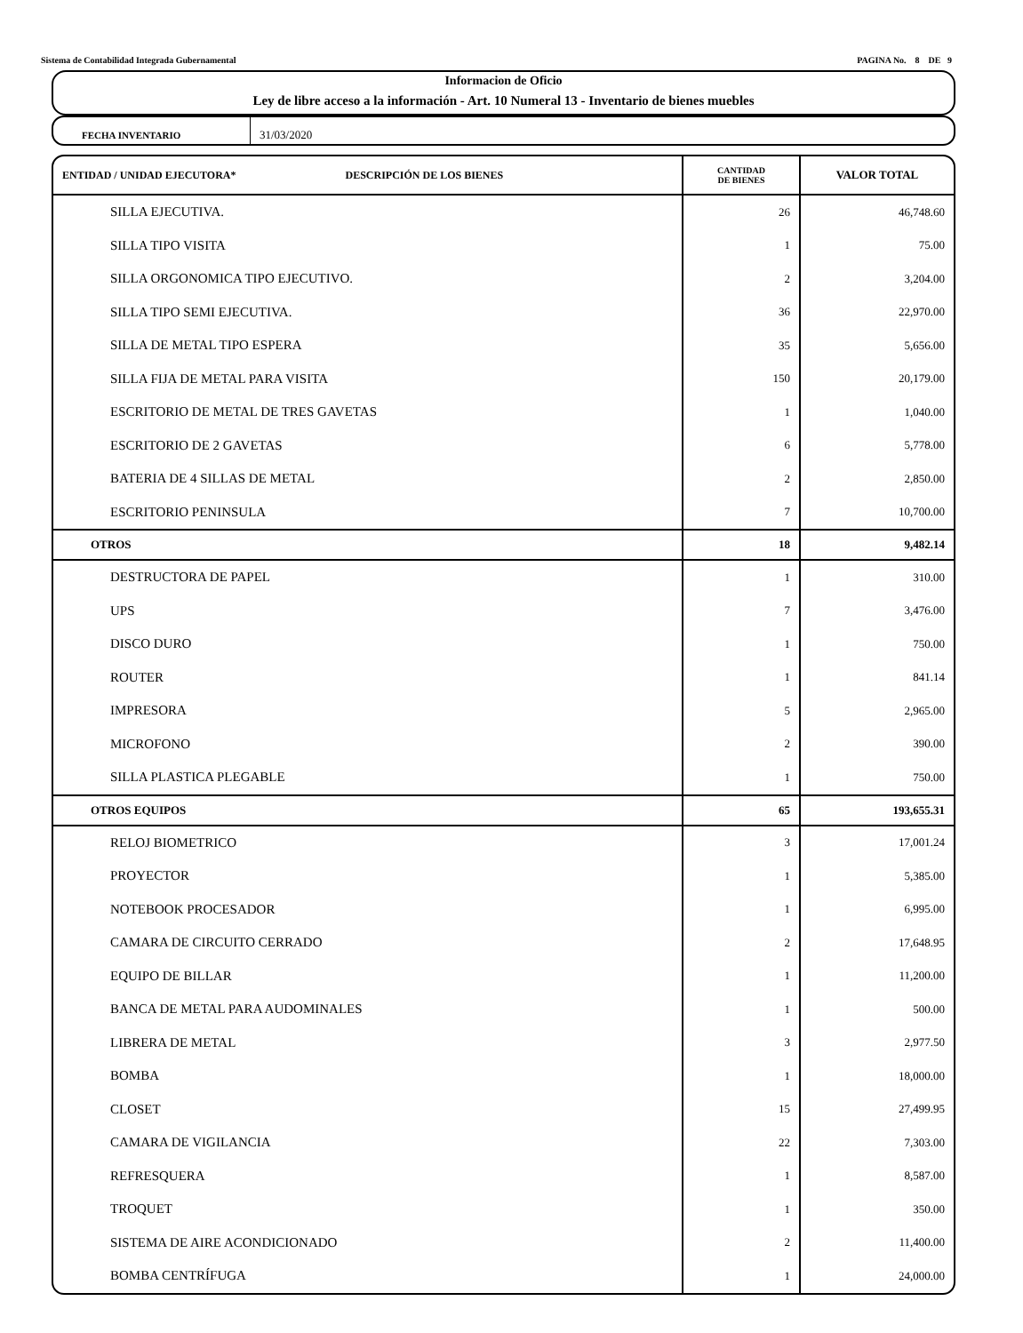Sistema de Contabilidad Integrada Gubernamental PAGINA No. 8 DE 9
Informacion de Oficio
Ley de libre acceso a la información - Art. 10 Numeral 13 - Inventario de bienes muebles
FECHA INVENTARIO
31/03/2020
| ENTIDAD / UNIDAD EJECUTORA* DESCRIPCIÓN DE LOS BIENES | CANTIDAD DE BIENES | VALOR TOTAL |
| --- | --- | --- |
| SILLA EJECUTIVA. | 26 | 46,748.60 |
| SILLA TIPO VISITA | 1 | 75.00 |
| SILLA ORGONOMICA TIPO EJECUTIVO. | 2 | 3,204.00 |
| SILLA TIPO SEMI EJECUTIVA. | 36 | 22,970.00 |
| SILLA DE METAL TIPO ESPERA | 35 | 5,656.00 |
| SILLA FIJA DE METAL PARA VISITA | 150 | 20,179.00 |
| ESCRITORIO DE METAL DE TRES GAVETAS | 1 | 1,040.00 |
| ESCRITORIO DE 2 GAVETAS | 6 | 5,778.00 |
| BATERIA DE 4 SILLAS DE METAL | 2 | 2,850.00 |
| ESCRITORIO PENINSULA | 7 | 10,700.00 |
| OTROS | 18 | 9,482.14 |
| DESTRUCTORA DE PAPEL | 1 | 310.00 |
| UPS | 7 | 3,476.00 |
| DISCO DURO | 1 | 750.00 |
| ROUTER | 1 | 841.14 |
| IMPRESORA | 5 | 2,965.00 |
| MICROFONO | 2 | 390.00 |
| SILLA PLASTICA PLEGABLE | 1 | 750.00 |
| OTROS EQUIPOS | 65 | 193,655.31 |
| RELOJ BIOMETRICO | 3 | 17,001.24 |
| PROYECTOR | 1 | 5,385.00 |
| NOTEBOOK PROCESADOR | 1 | 6,995.00 |
| CAMARA DE CIRCUITO CERRADO | 2 | 17,648.95 |
| EQUIPO DE BILLAR | 1 | 11,200.00 |
| BANCA DE METAL PARA AUDOMINALES | 1 | 500.00 |
| LIBRERA DE METAL | 3 | 2,977.50 |
| BOMBA | 1 | 18,000.00 |
| CLOSET | 15 | 27,499.95 |
| CAMARA DE VIGILANCIA | 22 | 7,303.00 |
| REFRESQUERA | 1 | 8,587.00 |
| TROQUET | 1 | 350.00 |
| SISTEMA DE AIRE ACONDICIONADO | 2 | 11,400.00 |
| BOMBA CENTRÍFUGA | 1 | 24,000.00 |